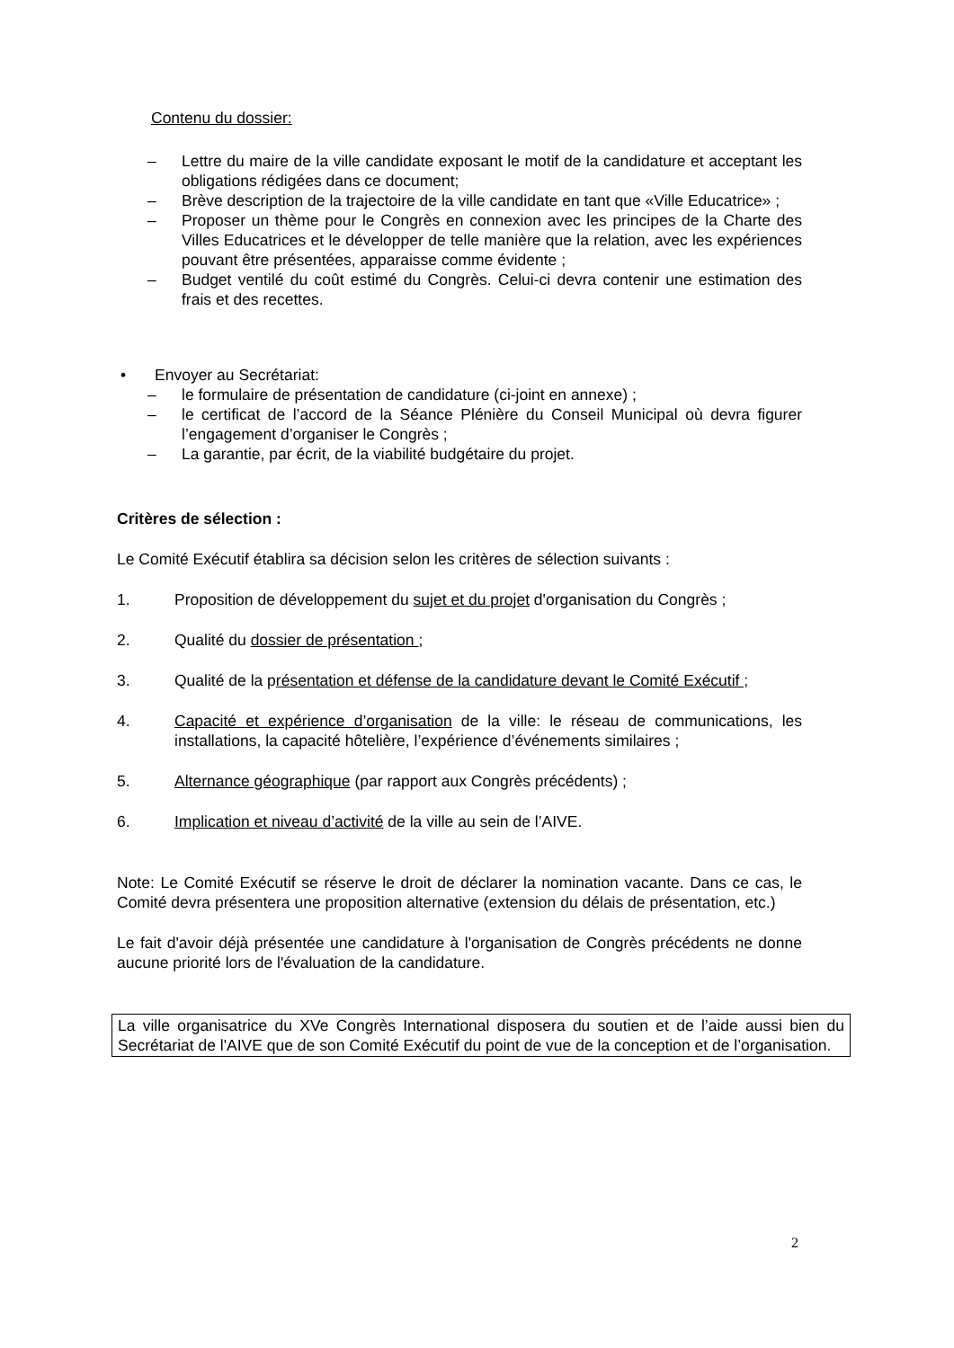Contenu du dossier:
– Lettre du maire de la ville candidate exposant le motif de la candidature et acceptant les obligations rédigées dans ce document;
– Brève description de la trajectoire de la ville candidate en tant que «Ville Educatrice» ;
– Proposer un thème pour le Congrès en connexion avec les principes de la Charte des Villes Educatrices et le développer de telle manière que la relation, avec les expériences pouvant être présentées, apparaisse comme évidente ;
– Budget ventilé du coût estimé du Congrès. Celui-ci devra contenir une estimation des frais et des recettes.
• Envoyer au Secrétariat:
– le formulaire de présentation de candidature (ci-joint en annexe) ;
– le certificat de l’accord de la Séance Plénière du Conseil Municipal où devra figurer l’engagement d’organiser le Congrès ;
– La garantie, par écrit, de la viabilité budgétaire du projet.
Critères de sélection :
Le Comité Exécutif établira sa décision selon les critères de sélection suivants :
1. Proposition de développement du sujet et du projet d'organisation du Congrès ;
2. Qualité du dossier de présentation ;
3. Qualité de la présentation et défense de la candidature devant le Comité Exécutif ;
4. Capacité et expérience d’organisation de la ville: le réseau de communications, les installations, la capacité hôtelière, l’expérience d’événements similaires ;
5. Alternance géographique (par rapport aux Congrès précédents) ;
6. Implication et niveau d’activité de la ville au sein de l’AIVE.
Note: Le Comité Exécutif se réserve le droit de déclarer la nomination vacante. Dans ce cas, le Comité devra présentera une proposition alternative (extension du délais de présentation, etc.)
Le fait d'avoir déjà présentée une candidature à l'organisation de Congrès précédents ne donne aucune priorité lors de l'évaluation de la candidature.
La ville organisatrice du XVe Congrès International disposera du soutien et de l’aide aussi bien du Secrétariat de l'AIVE que de son Comité Exécutif du point de vue de la conception et de l’organisation.
2